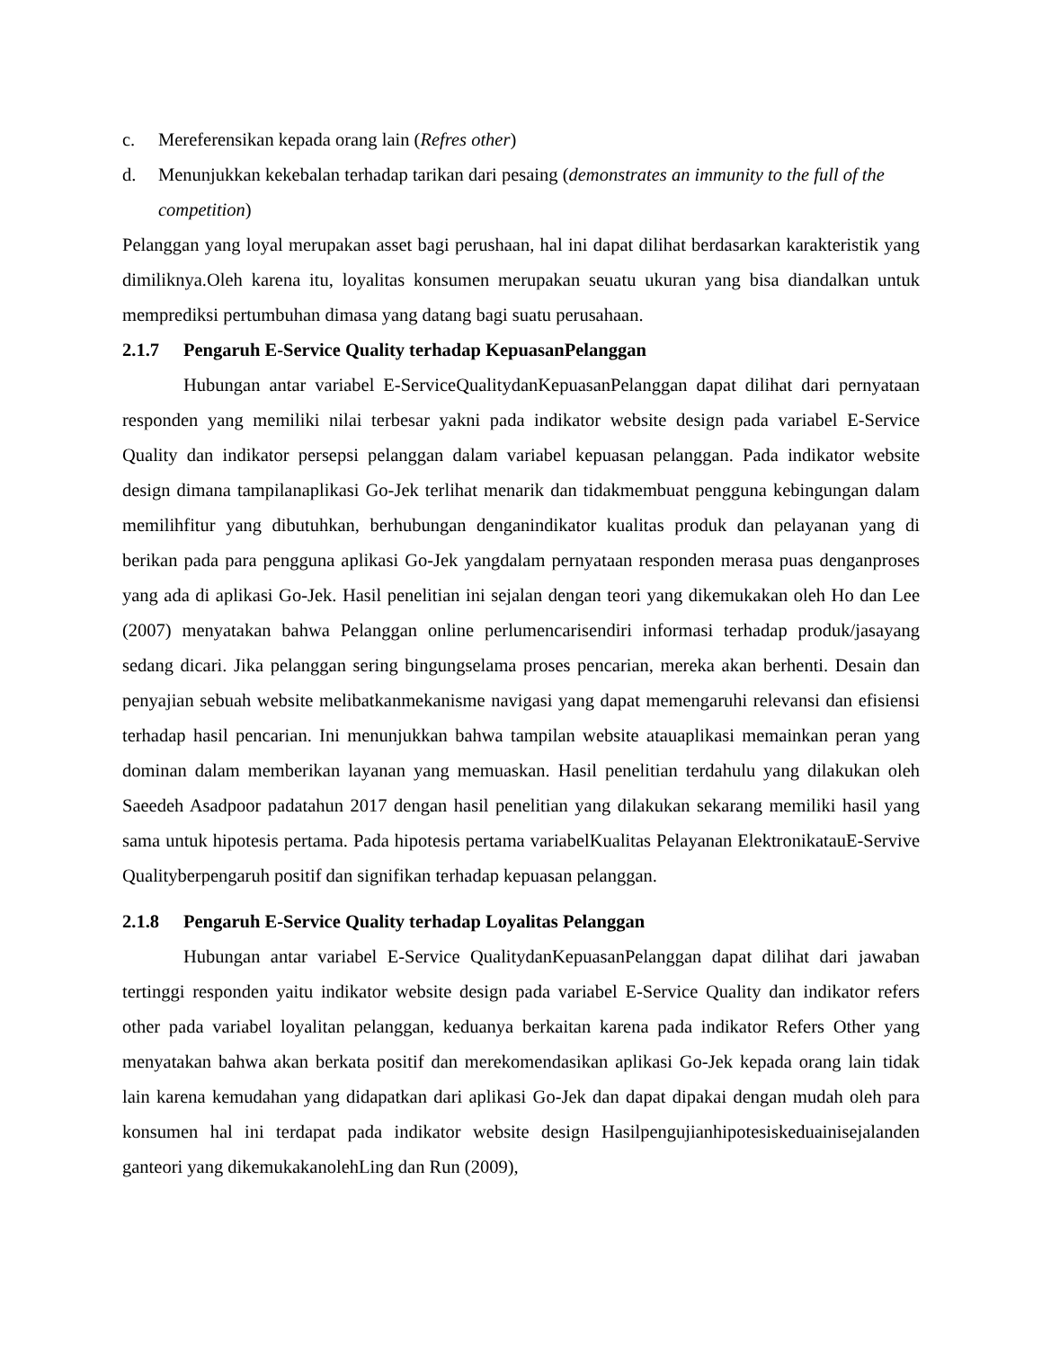c. Mereferensikan kepada orang lain (Refres other)
d. Menunjukkan kekebalan terhadap tarikan dari pesaing (demonstrates an immunity to the full of the competition)
Pelanggan yang loyal merupakan asset bagi perushaan, hal ini dapat dilihat berdasarkan karakteristik yang dimiliknya.Oleh karena itu, loyalitas konsumen merupakan seuatu ukuran yang bisa diandalkan untuk memprediksi pertumbuhan dimasa yang datang bagi suatu perusahaan.
2.1.7 Pengaruh E-Service Quality terhadap KepuasanPelanggan
Hubungan antar variabel E-ServiceQualitydanKepuasanPelanggan dapat dilihat dari pernyataan responden yang memiliki nilai terbesar yakni pada indikator website design pada variabel E-Service Quality dan indikator persepsi pelanggan dalam variabel kepuasan pelanggan. Pada indikator website design dimana tampilanaplikasi Go-Jek terlihat menarik dan tidakmembuat pengguna kebingungan dalam memilihfitur yang dibutuhkan, berhubungan denganindikator kualitas produk dan pelayanan yang di berikan pada para pengguna aplikasi Go-Jek yangdalam pernyataan responden merasa puas denganproses yang ada di aplikasi Go-Jek. Hasil penelitian ini sejalan dengan teori yang dikemukakan oleh Ho dan Lee (2007) menyatakan bahwa Pelanggan online perlumencarisendiri informasi terhadap produk/jasayang sedang dicari. Jika pelanggan sering bingungselama proses pencarian, mereka akan berhenti. Desain dan penyajian sebuah website melibatkanmekanisme navigasi yang dapat memengaruhi relevansi dan efisiensi terhadap hasil pencarian. Ini menunjukkan bahwa tampilan website atauaplikasi memainkan peran yang dominan dalam memberikan layanan yang memuaskan. Hasil penelitian terdahulu yang dilakukan oleh Saeedeh Asadpoor padatahun 2017 dengan hasil penelitian yang dilakukan sekarang memiliki hasil yang sama untuk hipotesis pertama. Pada hipotesis pertama variabelKualitas Pelayanan ElektronikatauE-Servive Qualityberpengaruh positif dan signifikan terhadap kepuasan pelanggan.
2.1.8 Pengaruh E-Service Quality terhadap Loyalitas Pelanggan
Hubungan antar variabel E-Service QualitydanKepuasanPelanggan dapat dilihat dari jawaban tertinggi responden yaitu indikator website design pada variabel E-Service Quality dan indikator refers other pada variabel loyalitan pelanggan, keduanya berkaitan karena pada indikator Refers Other yang menyatakan bahwa akan berkata positif dan merekomendasikan aplikasi Go-Jek kepada orang lain tidak lain karena kemudahan yang didapatkan dari aplikasi Go-Jek dan dapat dipakai dengan mudah oleh para konsumen hal ini terdapat pada indikator website design Hasilpengujianhipotesiskeduainisejalanden ganteori yang dikemukakanolehLing dan Run (2009),